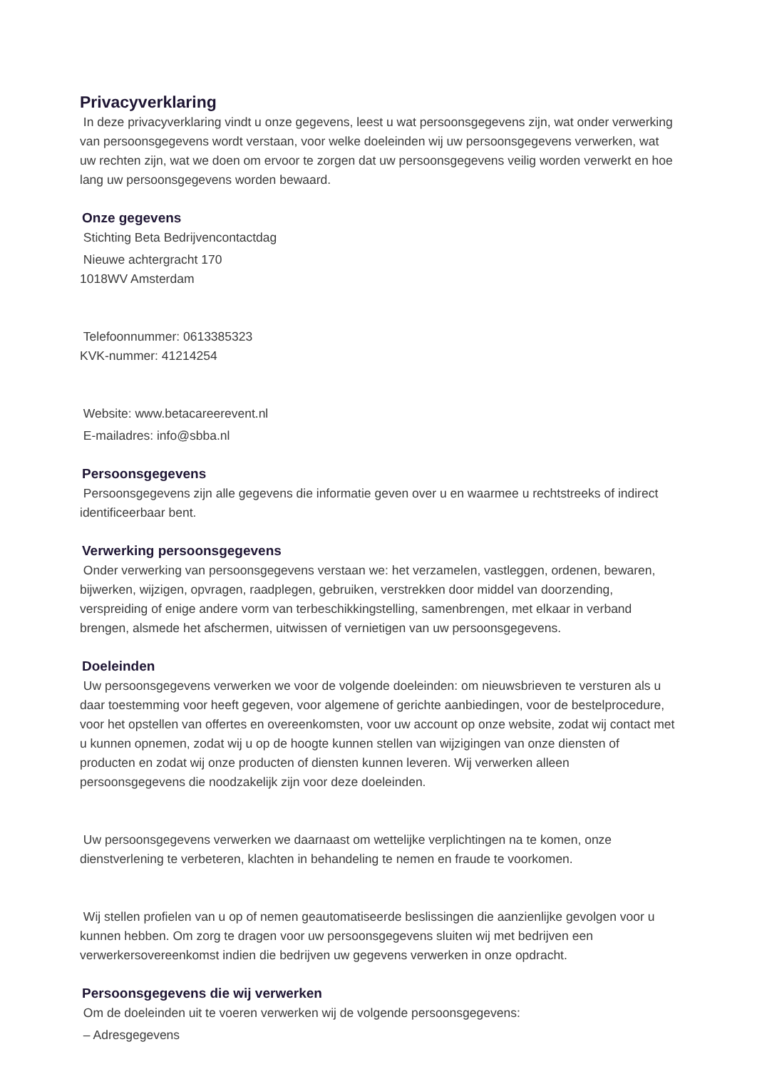Privacyverklaring
In deze privacyverklaring vindt u onze gegevens, leest u wat persoonsgegevens zijn, wat onder verwerking van persoonsgegevens wordt verstaan, voor welke doeleinden wij uw persoonsgegevens verwerken, wat uw rechten zijn, wat we doen om ervoor te zorgen dat uw persoonsgegevens veilig worden verwerkt en hoe lang uw persoonsgegevens worden bewaard.
Onze gegevens
Stichting Beta Bedrijvencontactdag
Nieuwe achtergracht 170
1018WV Amsterdam
Telefoonnummer: 0613385323
KVK-nummer: 41214254
Website: www.betacareerevent.nl
E-mailadres: info@sbba.nl
Persoonsgegevens
Persoonsgegevens zijn alle gegevens die informatie geven over u en waarmee u rechtstreeks of indirect identificeerbaar bent.
Verwerking persoonsgegevens
Onder verwerking van persoonsgegevens verstaan we: het verzamelen, vastleggen, ordenen, bewaren, bijwerken, wijzigen, opvragen, raadplegen, gebruiken, verstrekken door middel van doorzending, verspreiding of enige andere vorm van terbeschikkingstelling, samenbrengen, met elkaar in verband brengen, alsmede het afschermen, uitwissen of vernietigen van uw persoonsgegevens.
Doeleinden
Uw persoonsgegevens verwerken we voor de volgende doeleinden: om nieuwsbrieven te versturen als u daar toestemming voor heeft gegeven, voor algemene of gerichte aanbiedingen, voor de bestelprocedure, voor het opstellen van offertes en overeenkomsten, voor uw account op onze website, zodat wij contact met u kunnen opnemen, zodat wij u op de hoogte kunnen stellen van wijzigingen van onze diensten of producten en zodat wij onze producten of diensten kunnen leveren. Wij verwerken alleen persoonsgegevens die noodzakelijk zijn voor deze doeleinden.
Uw persoonsgegevens verwerken we daarnaast om wettelijke verplichtingen na te komen, onze dienstverlening te verbeteren, klachten in behandeling te nemen en fraude te voorkomen.
Wij stellen profielen van u op of nemen geautomatiseerde beslissingen die aanzienlijke gevolgen voor u kunnen hebben. Om zorg te dragen voor uw persoonsgegevens sluiten wij met bedrijven een verwerkersovereenkomst indien die bedrijven uw gegevens verwerken in onze opdracht.
Persoonsgegevens die wij verwerken
Om de doeleinden uit te voeren verwerken wij de volgende persoonsgegevens:
– Adresgegevens